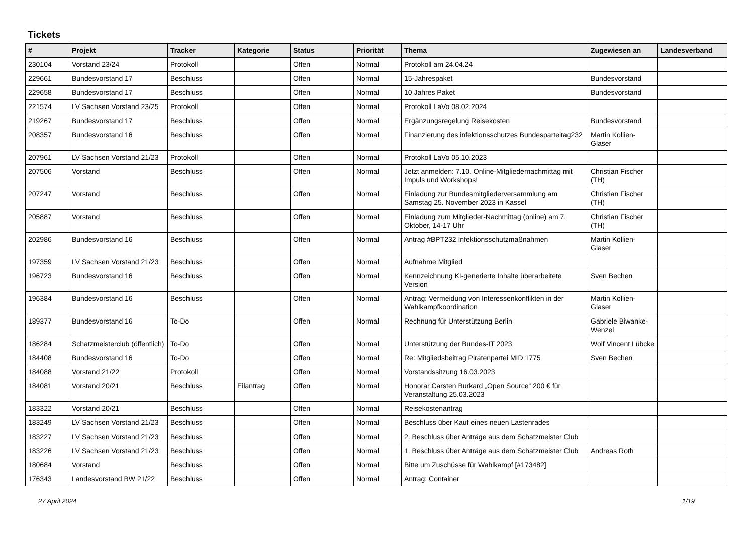Tickets
| # | Projekt | Tracker | Kategorie | Status | Priorität | Thema | Zugewiesen an | Landesverband |
| --- | --- | --- | --- | --- | --- | --- | --- | --- |
| 230104 | Vorstand 23/24 | Protokoll | | Offen | Normal | Protokoll am 24.04.24 | | |
| 229661 | Bundesvorstand 17 | Beschluss | | Offen | Normal | 15-Jahrespaket | Bundesvorstand | |
| 229658 | Bundesvorstand 17 | Beschluss | | Offen | Normal | 10 Jahres Paket | Bundesvorstand | |
| 221574 | LV Sachsen Vorstand 23/25 | Protokoll | | Offen | Normal | Protokoll LaVo 08.02.2024 | | |
| 219267 | Bundesvorstand 17 | Beschluss | | Offen | Normal | Ergänzungsregelung Reisekosten | Bundesvorstand | |
| 208357 | Bundesvorstand 16 | Beschluss | | Offen | Normal | Finanzierung des infektionsschutzes Bundesparteitag232 | Martin Kollien-Glaser | |
| 207961 | LV Sachsen Vorstand 21/23 | Protokoll | | Offen | Normal | Protokoll LaVo 05.10.2023 | | |
| 207506 | Vorstand | Beschluss | | Offen | Normal | Jetzt anmelden: 7.10. Online-Mitgliedernachmittag mit Impuls und Workshops! | Christian Fischer (TH) | |
| 207247 | Vorstand | Beschluss | | Offen | Normal | Einladung zur Bundesmitgliederversammlung am Samstag 25. November 2023 in Kassel | Christian Fischer (TH) | |
| 205887 | Vorstand | Beschluss | | Offen | Normal | Einladung zum Mitglieder-Nachmittag (online) am 7. Oktober, 14-17 Uhr | Christian Fischer (TH) | |
| 202986 | Bundesvorstand 16 | Beschluss | | Offen | Normal | Antrag #BPT232 Infektionsschutzmaßnahmen | Martin Kollien-Glaser | |
| 197359 | LV Sachsen Vorstand 21/23 | Beschluss | | Offen | Normal | Aufnahme Mitglied | | |
| 196723 | Bundesvorstand 16 | Beschluss | | Offen | Normal | Kennzeichnung KI-generierte Inhalte überarbeitete Version | Sven Bechen | |
| 196384 | Bundesvorstand 16 | Beschluss | | Offen | Normal | Antrag: Vermeidung von Interessenkonflikten in der Wahlkampfkoordination | Martin Kollien-Glaser | |
| 189377 | Bundesvorstand 16 | To-Do | | Offen | Normal | Rechnung für Unterstützung Berlin | Gabriele Biwanke-Wenzel | |
| 186284 | Schatzmeisterclub (öffentlich) | To-Do | | Offen | Normal | Unterstützung der Bundes-IT 2023 | Wolf Vincent Lübcke | |
| 184408 | Bundesvorstand 16 | To-Do | | Offen | Normal | Re: Mitgliedsbeitrag Piratenpartei MID 1775 | Sven Bechen | |
| 184088 | Vorstand 21/22 | Protokoll | | Offen | Normal | Vorstandssitzung 16.03.2023 | | |
| 184081 | Vorstand 20/21 | Beschluss | Eilantrag | Offen | Normal | Honorar Carsten Burkard „Open Source“ 200 € für Veranstaltung 25.03.2023 | | |
| 183322 | Vorstand 20/21 | Beschluss | | Offen | Normal | Reisekostenantrag | | |
| 183249 | LV Sachsen Vorstand 21/23 | Beschluss | | Offen | Normal | Beschluss über Kauf eines neuen Lastenrades | | |
| 183227 | LV Sachsen Vorstand 21/23 | Beschluss | | Offen | Normal | 2. Beschluss über Anträge aus dem Schatzmeister Club | | |
| 183226 | LV Sachsen Vorstand 21/23 | Beschluss | | Offen | Normal | 1. Beschluss über Anträge aus dem Schatzmeister Club | Andreas Roth | |
| 180684 | Vorstand | Beschluss | | Offen | Normal | Bitte um Zuschüsse für Wahlkampf [#173482] | | |
| 176343 | Landesvorstand BW 21/22 | Beschluss | | Offen | Normal | Antrag: Container | | |
27 April 2024 1/19